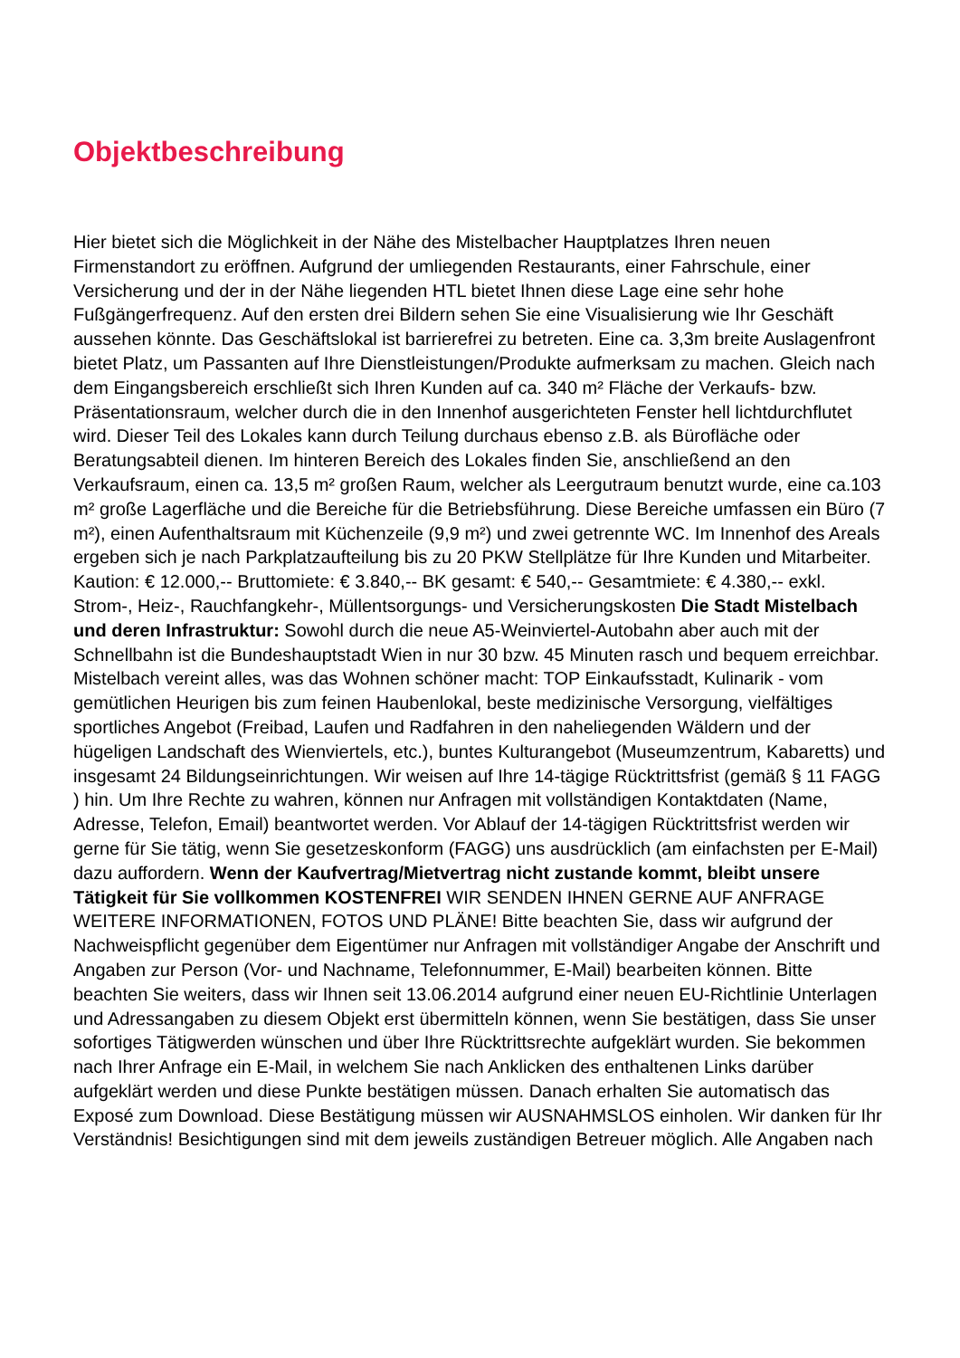Objektbeschreibung
Hier bietet sich die Möglichkeit in der Nähe des Mistelbacher Hauptplatzes Ihren neuen Firmenstandort zu eröffnen. Aufgrund der umliegenden Restaurants, einer Fahrschule, einer Versicherung und der in der Nähe liegenden HTL bietet Ihnen diese Lage eine sehr hohe Fußgängerfrequenz. Auf den ersten drei Bildern sehen Sie eine Visualisierung wie Ihr Geschäft aussehen könnte. Das Geschäftslokal ist barrierefrei zu betreten. Eine ca. 3,3m breite Auslagenfront bietet Platz, um Passanten auf Ihre Dienstleistungen/Produkte aufmerksam zu machen. Gleich nach dem Eingangsbereich erschließt sich Ihren Kunden auf ca. 340 m² Fläche der Verkaufs- bzw. Präsentationsraum, welcher durch die in den Innenhof ausgerichteten Fenster hell lichtdurchflutet wird. Dieser Teil des Lokales kann durch Teilung durchaus ebenso z.B. als Bürofläche oder Beratungsabteil dienen. Im hinteren Bereich des Lokales finden Sie, anschließend an den Verkaufsraum, einen ca. 13,5 m² großen Raum, welcher als Leergutraum benutzt wurde, eine ca.103 m² große Lagerfläche und die Bereiche für die Betriebsführung. Diese Bereiche umfassen ein Büro (7 m²), einen Aufenthaltsraum mit Küchenzeile (9,9 m²) und zwei getrennte WC. Im Innenhof des Areals ergeben sich je nach Parkplatzaufteilung bis zu 20 PKW Stellplätze für Ihre Kunden und Mitarbeiter. Kaution: € 12.000,-- Bruttomiete: € 3.840,-- BK gesamt: € 540,-- Gesamtmiete: € 4.380,-- exkl. Strom-, Heiz-, Rauchfangkehr-, Müllentsorgungs- und Versicherungskosten Die Stadt Mistelbach und deren Infrastruktur: Sowohl durch die neue A5-Weinviertel-Autobahn aber auch mit der Schnellbahn ist die Bundeshauptstadt Wien in nur 30 bzw. 45 Minuten rasch und bequem erreichbar. Mistelbach vereint alles, was das Wohnen schöner macht: TOP Einkaufsstadt, Kulinarik - vom gemütlichen Heurigen bis zum feinen Haubenlokal, beste medizinische Versorgung, vielfältiges sportliches Angebot (Freibad, Laufen und Radfahren in den naheliegenden Wäldern und der hügeligen Landschaft des Wienviertels, etc.), buntes Kulturangebot (Museumzentrum, Kabaretts) und insgesamt 24 Bildungseinrichtungen. Wir weisen auf Ihre 14-tägige Rücktrittsfrist (gemäß § 11 FAGG ) hin. Um Ihre Rechte zu wahren, können nur Anfragen mit vollständigen Kontaktdaten (Name, Adresse, Telefon, Email) beantwortet werden. Vor Ablauf der 14-tägigen Rücktrittsfrist werden wir gerne für Sie tätig, wenn Sie gesetzeskonform (FAGG) uns ausdrücklich (am einfachsten per E-Mail) dazu auffordern. Wenn der Kaufvertrag/Mietvertrag nicht zustande kommt, bleibt unsere Tätigkeit für Sie vollkommen KOSTENFREI WIR SENDEN IHNEN GERNE AUF ANFRAGE WEITERE INFORMATIONEN, FOTOS UND PLÄNE! Bitte beachten Sie, dass wir aufgrund der Nachweispflicht gegenüber dem Eigentümer nur Anfragen mit vollständiger Angabe der Anschrift und Angaben zur Person (Vor- und Nachname, Telefonnummer, E-Mail) bearbeiten können. Bitte beachten Sie weiters, dass wir Ihnen seit 13.06.2014 aufgrund einer neuen EU-Richtlinie Unterlagen und Adressangaben zu diesem Objekt erst übermitteln können, wenn Sie bestätigen, dass Sie unser sofortiges Tätigwerden wünschen und über Ihre Rücktrittsrechte aufgeklärt wurden. Sie bekommen nach Ihrer Anfrage ein E-Mail, in welchem Sie nach Anklicken des enthaltenen Links darüber aufgeklärt werden und diese Punkte bestätigen müssen. Danach erhalten Sie automatisch das Exposé zum Download. Diese Bestätigung müssen wir AUSNAHMSLOS einholen. Wir danken für Ihr Verständnis! Besichtigungen sind mit dem jeweils zuständigen Betreuer möglich. Alle Angaben nach